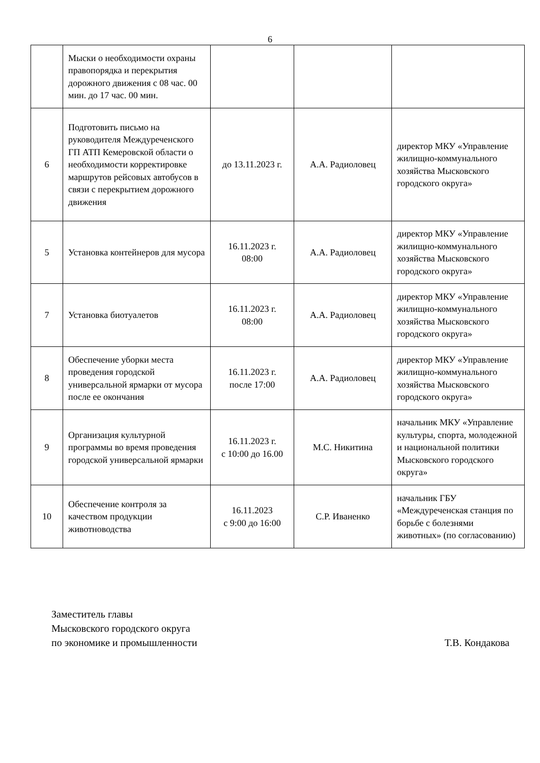6
| | Мыски о необходимости охраны правопорядка и перекрытия дорожного движения с 08 час. 00 мин. до 17 час. 00 мин. | | | |
| 6 | Подготовить письмо на руководителя Междуреченского ГП АТП Кемеровской области о необходимости корректировке маршрутов рейсовых автобусов в связи с перекрытием дорожного движения | до 13.11.2023 г. | А.А. Радиоловец | директор МКУ «Управление жилищно-коммунального хозяйства Мысковского городского округа» |
| 5 | Установка контейнеров для мусора | 16.11.2023 г. 08:00 | А.А. Радиоловец | директор МКУ «Управление жилищно-коммунального хозяйства Мысковского городского округа» |
| 7 | Установка биотуалетов | 16.11.2023 г. 08:00 | А.А. Радиоловец | директор МКУ «Управление жилищно-коммунального хозяйства Мысковского городского округа» |
| 8 | Обеспечение уборки места проведения городской универсальной ярмарки от мусора после ее окончания | 16.11.2023 г. после 17:00 | А.А. Радиоловец | директор МКУ «Управление жилищно-коммунального хозяйства Мысковского городского округа» |
| 9 | Организация культурной программы во время проведения городской универсальной ярмарки | 16.11.2023 г. с 10:00 до 16.00 | М.С. Никитина | начальник МКУ «Управление культуры, спорта, молодежной и национальной политики Мысковского городского округа» |
| 10 | Обеспечение контроля за качеством продукции животноводства | 16.11.2023 с 9:00 до 16:00 | С.Р. Иваненко | начальник ГБУ «Междуреченская станция по борьбе с болезнями животных» (по согласованию) |
Заместитель главы
Мысковского городского округа
по экономике и промышленности Т.В. Кондакова